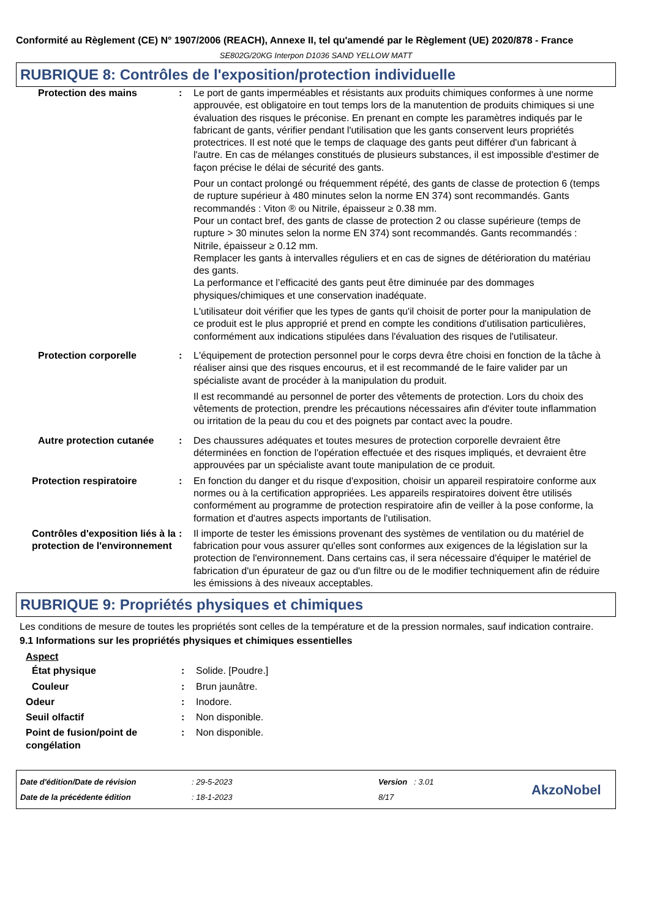Conformité au Règlement (CE) N° 1907/2006 (REACH), Annexe II, tel qu'amendé par le Règlement (UE) 2020/878 - France
SE802G/20KG Interpon D1036 SAND YELLOW MATT
RUBRIQUE 8: Contrôles de l'exposition/protection individuelle
Protection des mains : Le port de gants imperméables et résistants aux produits chimiques conformes à une norme approuvée, est obligatoire en tout temps lors de la manutention de produits chimiques si une évaluation des risques le préconise. En prenant en compte les paramètres indiqués par le fabricant de gants, vérifier pendant l'utilisation que les gants conservent leurs propriétés protectrices. Il est noté que le temps de claquage des gants peut différer d'un fabricant à l'autre. En cas de mélanges constitués de plusieurs substances, il est impossible d'estimer de façon précise le délai de sécurité des gants.
Pour un contact prolongé ou fréquemment répété, des gants de classe de protection 6 (temps de rupture supérieur à 480 minutes selon la norme EN 374) sont recommandés. Gants recommandés : Viton ® ou Nitrile, épaisseur ≥ 0.38 mm.
Pour un contact bref, des gants de classe de protection 2 ou classe supérieure (temps de rupture > 30 minutes selon la norme EN 374) sont recommandés. Gants recommandés : Nitrile, épaisseur ≥ 0.12 mm.
Remplacer les gants à intervalles réguliers et en cas de signes de détérioration du matériau des gants.
La performance et l’efficacité des gants peut être diminuée par des dommages physiques/chimiques et une conservation inadéquate.
L'utilisateur doit vérifier que les types de gants qu'il choisit de porter pour la manipulation de ce produit est le plus approprié et prend en compte les conditions d'utilisation particulières, conformément aux indications stipulées dans l'évaluation des risques de l'utilisateur.
Protection corporelle : L'équipement de protection personnel pour le corps devra être choisi en fonction de la tâche à réaliser ainsi que des risques encourus, et il est recommandé de le faire valider par un spécialiste avant de procéder à la manipulation du produit.
Il est recommandé au personnel de porter des vêtements de protection. Lors du choix des vêtements de protection, prendre les précautions nécessaires afin d'éviter toute inflammation ou irritation de la peau du cou et des poignets par contact avec la poudre.
Autre protection cutanée
: Des chaussures adéquates et toutes mesures de protection corporelle devraient être déterminées en fonction de l'opération effectuée et des risques impliqués, et devraient être approuvées par un spécialiste avant toute manipulation de ce produit.
Protection respiratoire : En fonction du danger et du risque d'exposition, choisir un appareil respiratoire conforme aux normes ou à la certification appropriées. Les appareils respiratoires doivent être utilisés conformément au programme de protection respiratoire afin de veiller à la pose conforme, la formation et d'autres aspects importants de l'utilisation.
Contrôles d'exposition liés à la protection de l'environnement
: Il importe de tester les émissions provenant des systèmes de ventilation ou du matériel de fabrication pour vous assurer qu'elles sont conformes aux exigences de la législation sur la protection de l'environnement. Dans certains cas, il sera nécessaire d'équiper le matériel de fabrication d'un épurateur de gaz ou d'un filtre ou de le modifier techniquement afin de réduire les émissions à des niveaux acceptables.
RUBRIQUE 9: Propriétés physiques et chimiques
Les conditions de mesure de toutes les propriétés sont celles de la température et de la pression normales, sauf indication contraire.
9.1 Informations sur les propriétés physiques et chimiques essentielles
Aspect
État physique : Solide. [Poudre.]
Couleur : Brun jaunâtre.
Odeur : Inodore.
Seuil olfactif : Non disponible.
Point de fusion/point de congélation
: Non disponible.
Date d'édition/Date de révision
Date de la précédente édition
: 29-5-2023
: 18-1-2023
Version : 3.01
8/17
AkzoNobel